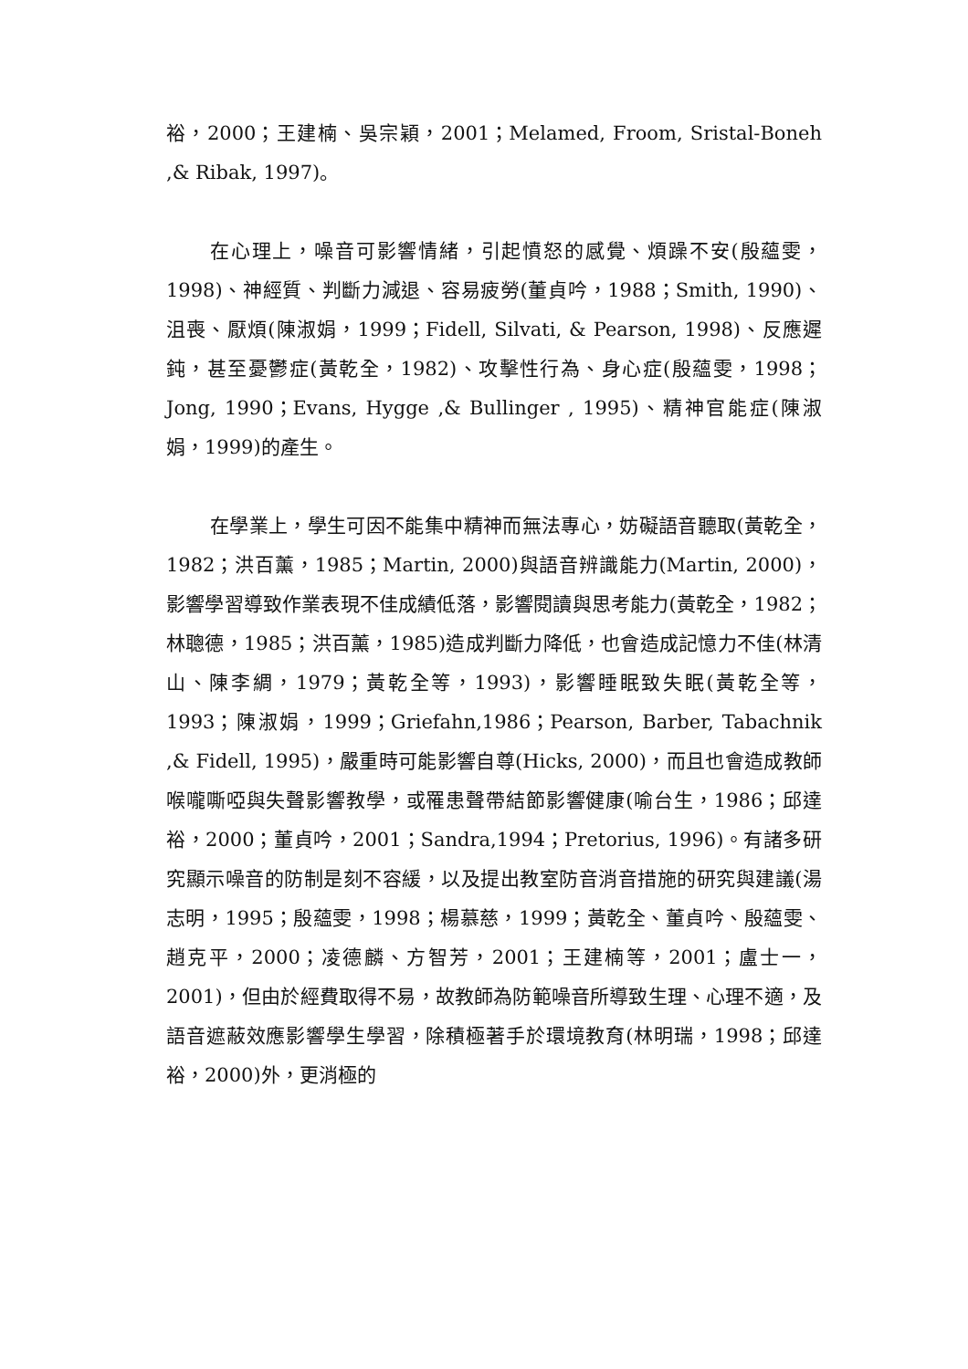裕，2000；王建楠、吳宗穎，2001；Melamed, Froom, Sristal-Boneh ,& Ribak, 1997)。
在心理上，噪音可影響情緒，引起憤怒的感覺、煩躁不安(殷蘊雯，1998)、神經質、判斷力減退、容易疲勞(董貞吟，1988；Smith, 1990)、沮喪、厭煩(陳淑娟，1999；Fidell, Silvati, & Pearson, 1998)、反應遲鈍，甚至憂鬱症(黃乾全，1982)、攻擊性行為、身心症(殷蘊雯，1998；Jong, 1990；Evans, Hygge ,& Bullinger , 1995)、精神官能症(陳淑娟，1999)的產生。
在學業上，學生可因不能集中精神而無法專心，妨礙語音聽取(黃乾全，1982；洪百薰，1985；Martin, 2000)與語音辨識能力(Martin, 2000)，影響學習導致作業表現不佳成績低落，影響閱讀與思考能力(黃乾全，1982；林聰德，1985；洪百薰，1985)造成判斷力降低，也會造成記憶力不佳(林清山、陳李綢，1979；黃乾全等，1993)，影響睡眠致失眠(黃乾全等，1993；陳淑娟，1999；Griefahn,1986；Pearson, Barber, Tabachnik ,& Fidell, 1995)，嚴重時可能影響自尊(Hicks, 2000)，而且也會造成教師喉嚨嘶啞與失聲影響教學，或罹患聲帶結節影響健康(喻台生，1986；邱達裕，2000；董貞吟，2001；Sandra,1994；Pretorius, 1996)。有諸多研究顯示噪音的防制是刻不容緩，以及提出教室防音消音措施的研究與建議(湯志明，1995；殷蘊雯，1998；楊慕慈，1999；黃乾全、董貞吟、殷蘊雯、趙克平，2000；凌德麟、方智芳，2001；王建楠等，2001；盧士一，2001)，但由於經費取得不易，故教師為防範噪音所導致生理、心理不適，及語音遮蔽效應影響學生學習，除積極著手於環境教育(林明瑞，1998；邱達裕，2000)外，更消極的